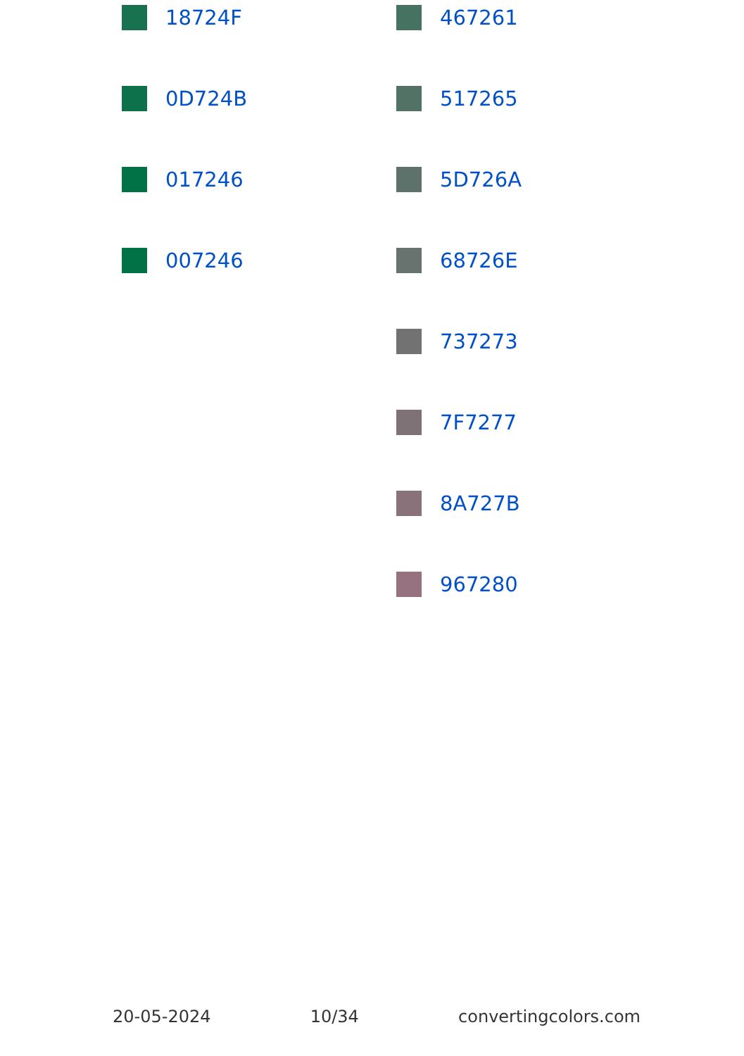18724F
0D724B
017246
007246
467261
517265
5D726A
68726E
737273
7F7277
8A727B
967280
20-05-2024 10/34 convertingcolors.com